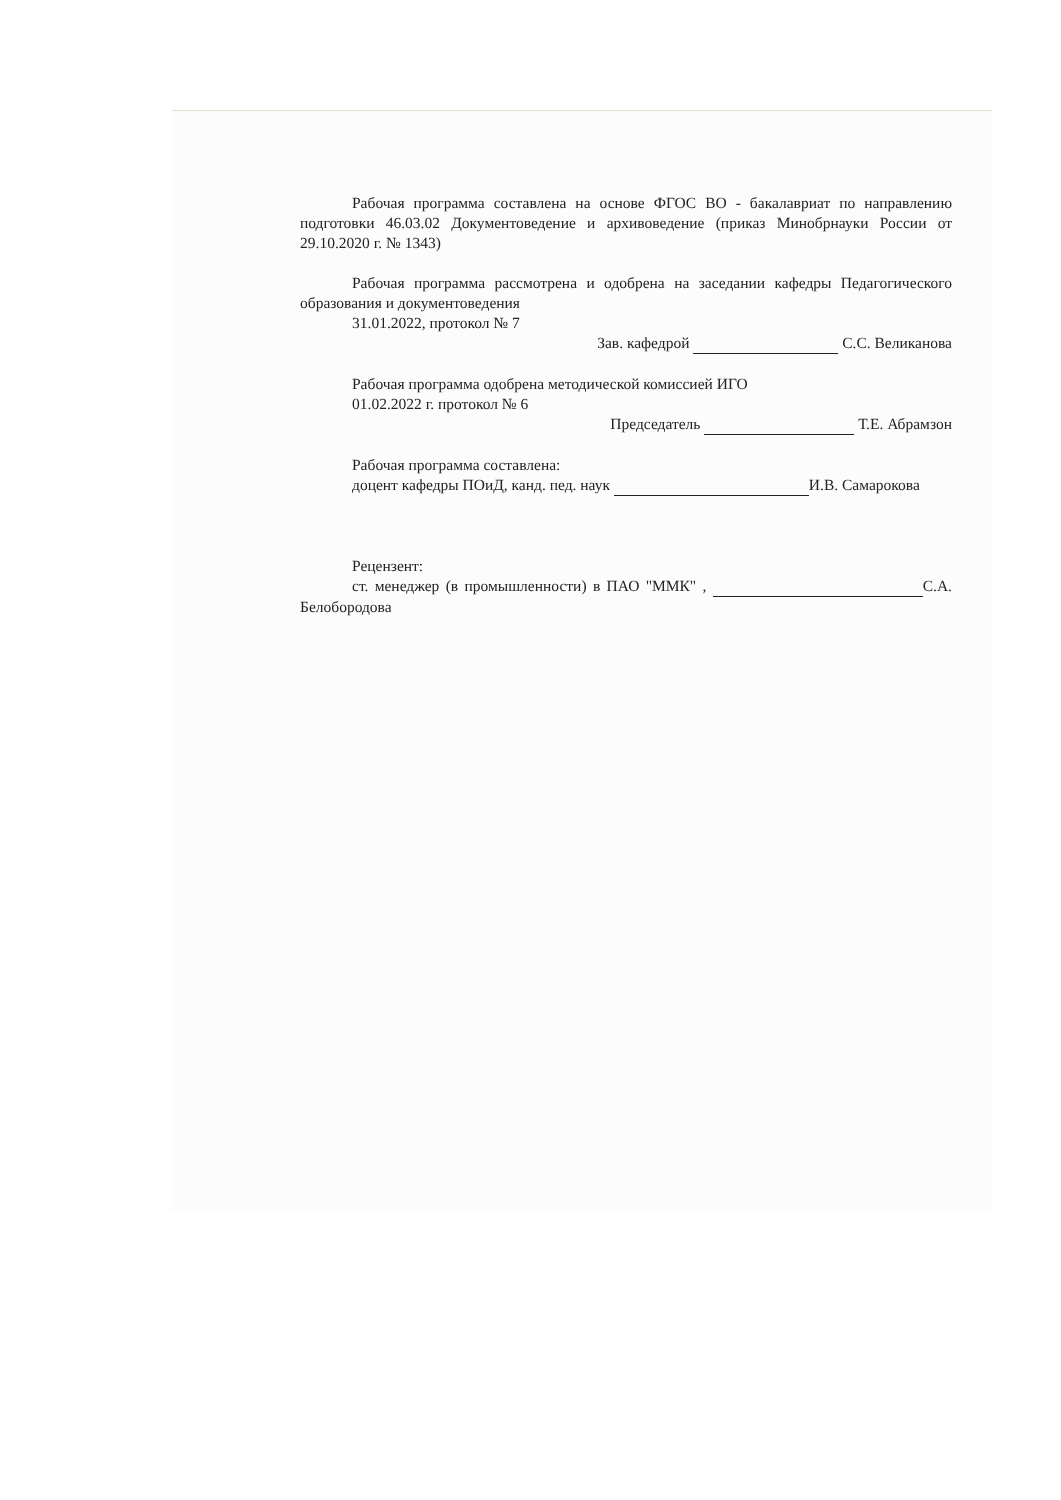Рабочая программа составлена на основе ФГОС ВО - бакалавриат по направлению подготовки 46.03.02 Документоведение и архивоведение (приказ Минобрнауки России от 29.10.2020 г. № 1343)
Рабочая программа рассмотрена и одобрена на заседании кафедры Педагогического образования и документоведения
31.01.2022, протокол № 7
Зав. кафедрой С.С. Великанова
Рабочая программа одобрена методической комиссией ИГО
01.02.2022 г. протокол № 6
Председатель Т.Е. Абрамзон
Рабочая программа составлена:
доцент кафедры ПОиД, канд. пед. наук И.В. Самарокова
Рецензент:
ст. менеджер (в промышленности) в ПАО "ММК" , С.А. Белобородова